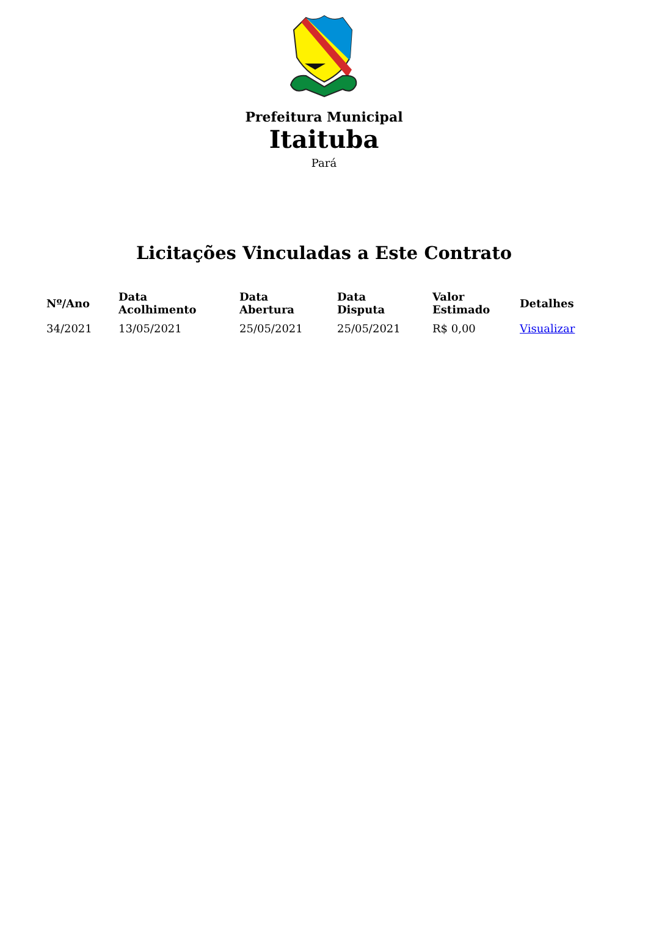Prefeitura Municipal
Itaituba
Pará
Licitações Vinculadas a Este Contrato
| Nº/Ano | Data Acolhimento | Data Abertura | Data Disputa | Valor Estimado | Detalhes |
| --- | --- | --- | --- | --- | --- |
| 34/2021 | 13/05/2021 | 25/05/2021 | 25/05/2021 | R$ 0,00 | Visualizar |